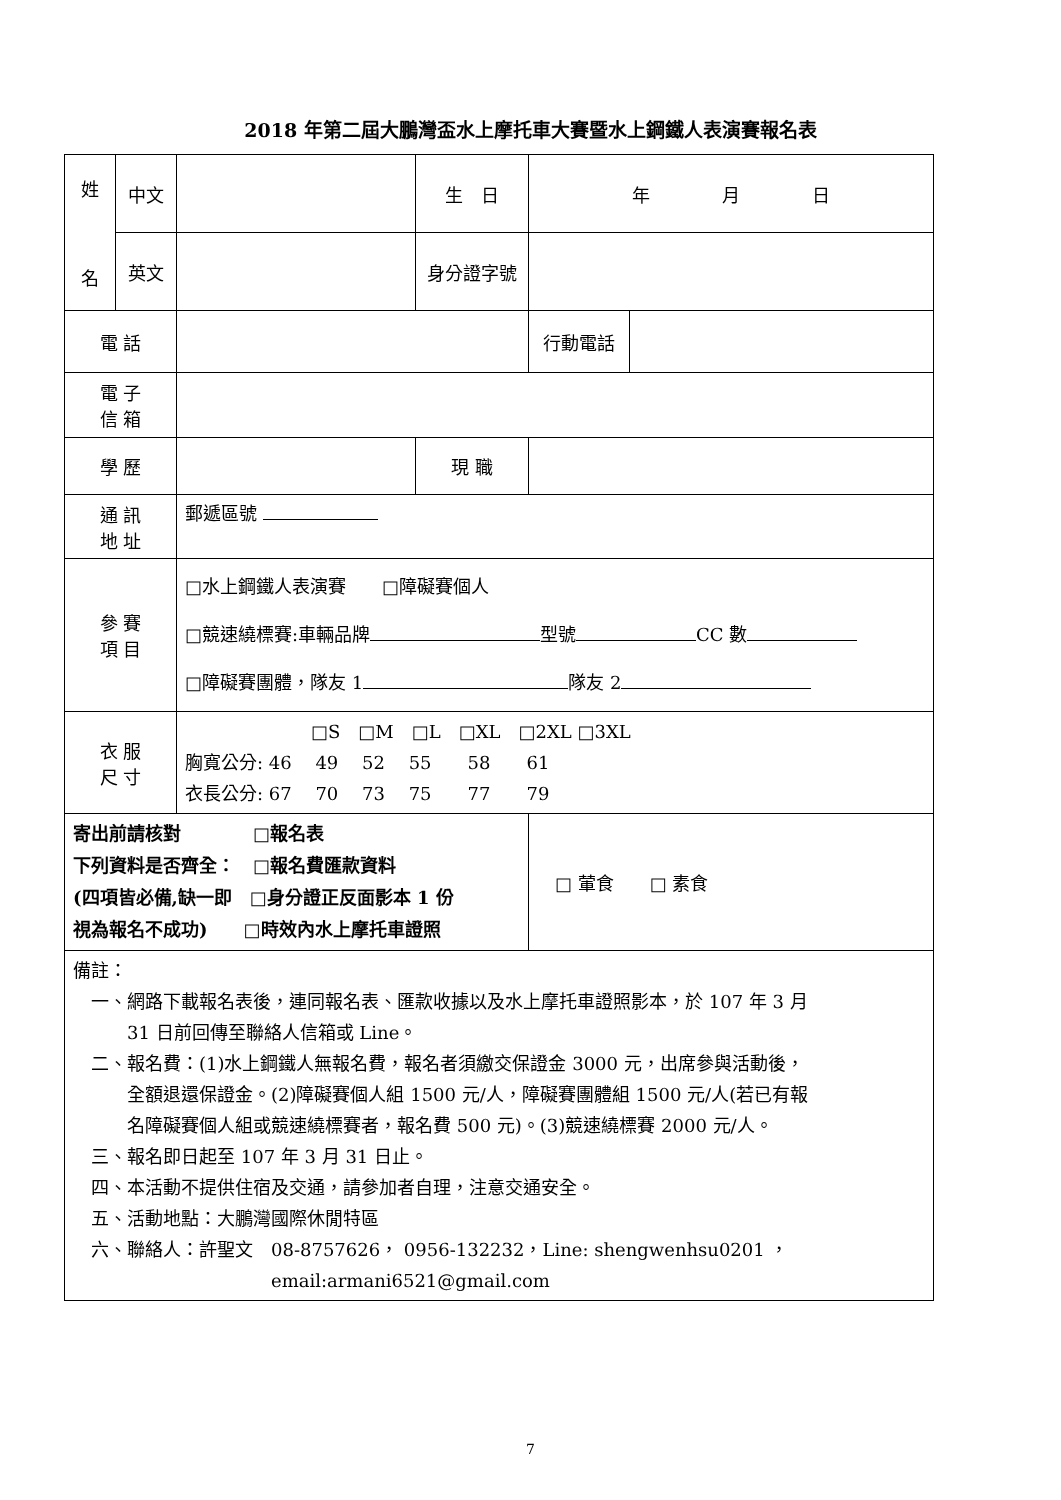2018 年第二屆大鵬灣盃水上摩托車大賽暨水上鋼鐵人表演賽報名表
| 姓 名 | 中文 | | 生 日 | 年 月 日 | |
| | 英文 | | 身分證字號 | | |
| 電 話 | | | | 行動電話 | |
| 電 子 信 箱 | | | | | |
| 學 歷 | | | 現 職 | | |
| 通 訊 地 址 | | 郵遞區號 | | | |
| 參 賽 項 目 | | □水上鋼鐵人表演賽 □障礙賽個人 □競速繞標賽:車輛品牌 型號 CC 數 □障礙賽團體，隊友 1 隊友 2 | | | |
| 衣 服 尺 寸 | | □S □M □L □XL □2XL □3XL 胸寬公分: 46 49 52 55 58 61 衣長公分: 67 70 73 75 77 79 | | | |
| 寄出前請核對 □報名表 下列資料是否齊全： □報名費匯款資料 (四項皆必備,缺一即 □身分證正反面影本 1 份 視為報名不成功) □時效內水上摩托車證照 | | | | □ 葷食 □ 素食 | |
| 備註： 一、網路下載報名表後，連同報名表、匯款收據以及水上摩托車證照影本，於 107 年 3 月 31 日前回傳至聯絡人信箱或 Line。 二、報名費：(1)水上鋼鐵人無報名費，報名者須繳交保證金 3000 元，出席參與活動後， 全額退還保證金。(2)障礙賽個人組 1500 元/人，障礙賽團體組 1500 元/人(若已有報 名障礙賽個人組或競速繞標賽者，報名費 500 元)。(3)競速繞標賽 2000 元/人。 三、報名即日起至 107 年 3 月 31 日止。 四、本活動不提供住宿及交通，請參加者自理，注意交通安全。 五、活動地點：大鵬灣國際休閒特區 六、聯絡人：許聖文 08-8757626， 0956-132232，Line: shengwenhsu0201 ， email:armani6521@gmail.com | | | | | |
7